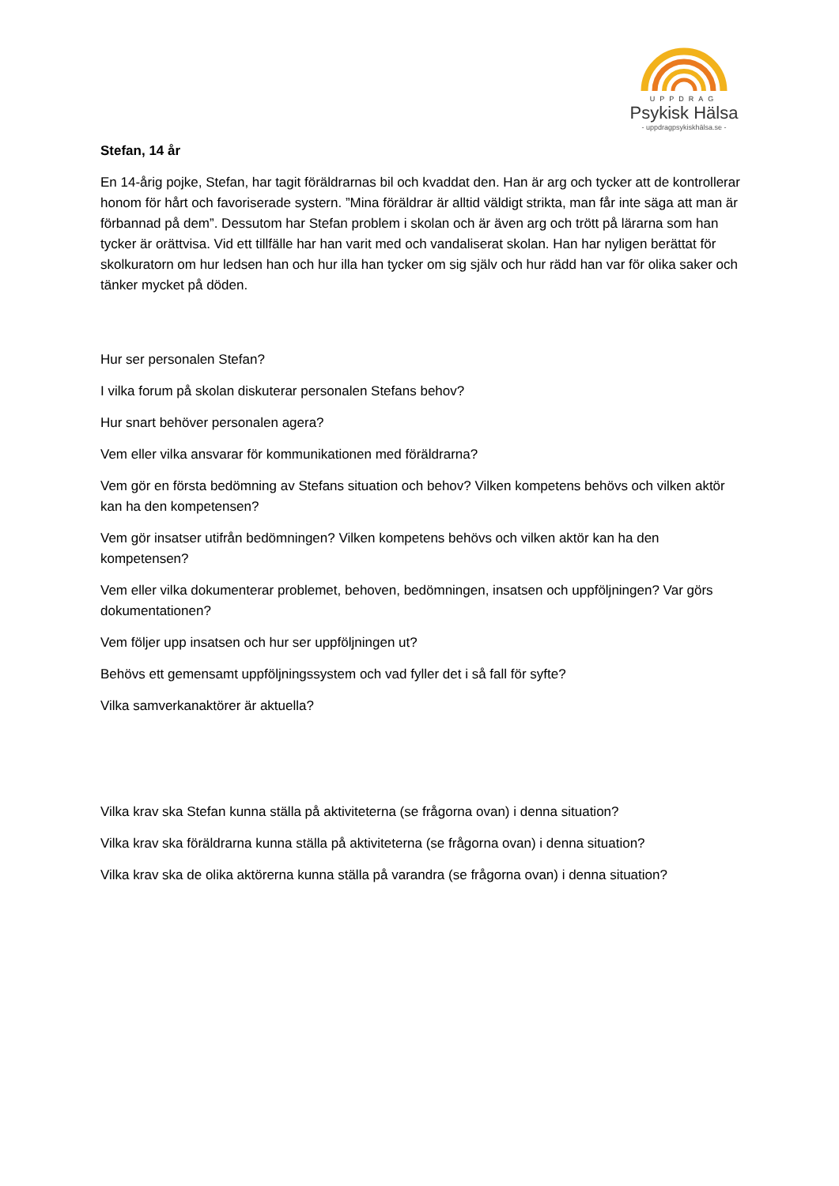UPPDRAG
Psykisk Hälsa
- uppdragpsykiskhälsa.se -
Stefan, 14 år
En 14-årig pojke, Stefan, har tagit föräldrarnas bil och kvaddat den. Han är arg och tycker att de kontrollerar honom för hårt och favoriserade systern. ”Mina föräldrar är alltid väldigt strikta, man får inte säga att man är förbannad på dem”. Dessutom har Stefan problem i skolan och är även arg och trött på lärarna som han tycker är orättvisa. Vid ett tillfälle har han varit med och vandaliserat skolan. Han har nyligen berättat för skolkuratorn om hur ledsen han och hur illa han tycker om sig själv och hur rädd han var för olika saker och tänker mycket på döden.
Hur ser personalen Stefan?
I vilka forum på skolan diskuterar personalen Stefans behov?
Hur snart behöver personalen agera?
Vem eller vilka ansvarar för kommunikationen med föräldrarna?
Vem gör en första bedömning av Stefans situation och behov? Vilken kompetens behövs och vilken aktör kan ha den kompetensen?
Vem gör insatser utifrån bedömningen? Vilken kompetens behövs och vilken aktör kan ha den kompetensen?
Vem eller vilka dokumenterar problemet, behoven, bedömningen, insatsen och uppföljningen? Var görs dokumentationen?
Vem följer upp insatsen och hur ser uppföljningen ut?
Behövs ett gemensamt uppföljningssystem och vad fyller det i så fall för syfte?
Vilka samverkanaktörer är aktuella?
Vilka krav ska Stefan kunna ställa på aktiviteterna (se frågorna ovan) i denna situation?
Vilka krav ska föräldrarna kunna ställa på aktiviteterna (se frågorna ovan) i denna situation?
Vilka krav ska de olika aktörerna kunna ställa på varandra (se frågorna ovan) i denna situation?